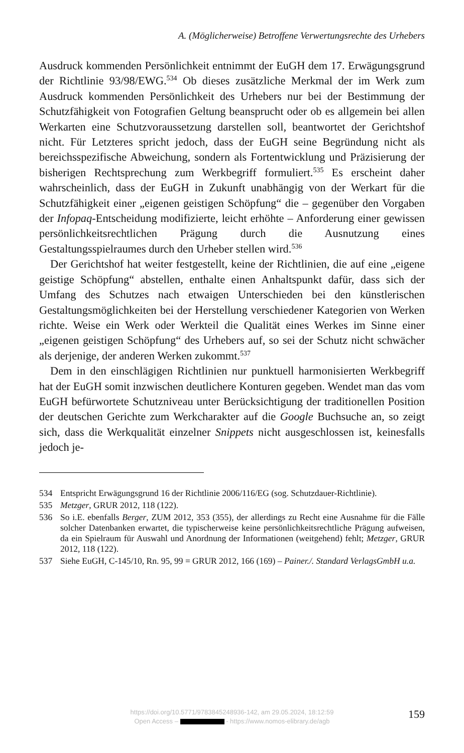A. (Möglicherweise) Betroffene Verwertungsrechte des Urhebers
Ausdruck kommenden Persönlichkeit entnimmt der EuGH dem 17. Erwägungsgrund der Richtlinie 93/98/EWG.<sup>534</sup> Ob dieses zusätzliche Merkmal der im Werk zum Ausdruck kommenden Persönlichkeit des Urhebers nur bei der Bestimmung der Schutzfähigkeit von Fotografien Geltung beansprucht oder ob es allgemein bei allen Werkarten eine Schutzvoraussetzung darstellen soll, beantwortet der Gerichtshof nicht. Für Letzteres spricht jedoch, dass der EuGH seine Begründung nicht als bereichsspezifische Abweichung, sondern als Fortentwicklung und Präzisierung der bisherigen Rechtsprechung zum Werkbegriff formuliert.<sup>535</sup> Es erscheint daher wahrscheinlich, dass der EuGH in Zukunft unabhängig von der Werkart für die Schutzfähigkeit einer „eigenen geistigen Schöpfung“ die – gegenüber den Vorgaben der Infopaq-Entscheidung modifizierte, leicht erhöhte – Anforderung einer gewissen persönlichkeitsrechtlichen Prägung durch die Ausnutzung eines Gestaltungsspielraumes durch den Urheber stellen wird.<sup>536</sup>
Der Gerichtshof hat weiter festgestellt, keine der Richtlinien, die auf eine „eigene geistige Schöpfung“ abstellen, enthalte einen Anhaltspunkt dafür, dass sich der Umfang des Schutzes nach etwaigen Unterschieden bei den künstlerischen Gestaltungsmöglichkeiten bei der Herstellung verschiedener Kategorien von Werken richte. Weise ein Werk oder Werkteil die Qualität eines Werkes im Sinne einer „eigenen geistigen Schöpfung“ des Urhebers auf, so sei der Schutz nicht schwächer als derjenige, der anderen Werken zukommt.<sup>537</sup>
Dem in den einschlägigen Richtlinien nur punktuell harmonisierten Werkbegriff hat der EuGH somit inzwischen deutlichere Konturen gegeben. Wendet man das vom EuGH befürwortete Schutzniveau unter Berücksichtigung der traditionellen Position der deutschen Gerichte zum Werkcharakter auf die Google Buchsuche an, so zeigt sich, dass die Werkqualität einzelner Snippets nicht ausgeschlossen ist, keinesfalls jedoch je-
534 Entspricht Erwägungsgrund 16 der Richtlinie 2006/116/EG (sog. Schutzdauer-Richtlinie).
535 Metzger, GRUR 2012, 118 (122).
536 So i.E. ebenfalls Berger, ZUM 2012, 353 (355), der allerdings zu Recht eine Ausnahme für die Fälle solcher Datenbanken erwartet, die typischerweise keine persönlichkeitsrechtliche Prägung aufweisen, da ein Spielraum für Auswahl und Anordnung der Informationen (weitgehend) fehlt; Metzger, GRUR 2012, 118 (122).
537 Siehe EuGH, C-145/10, Rn. 95, 99 = GRUR 2012, 166 (169) – Painer./. Standard VerlagsGmbH u.a.
https://doi.org/10.5771/9783845248936-142, am 29.05.2024, 18:12:59
Open Access – - https://www.nomos-elibrary.de/agb
159